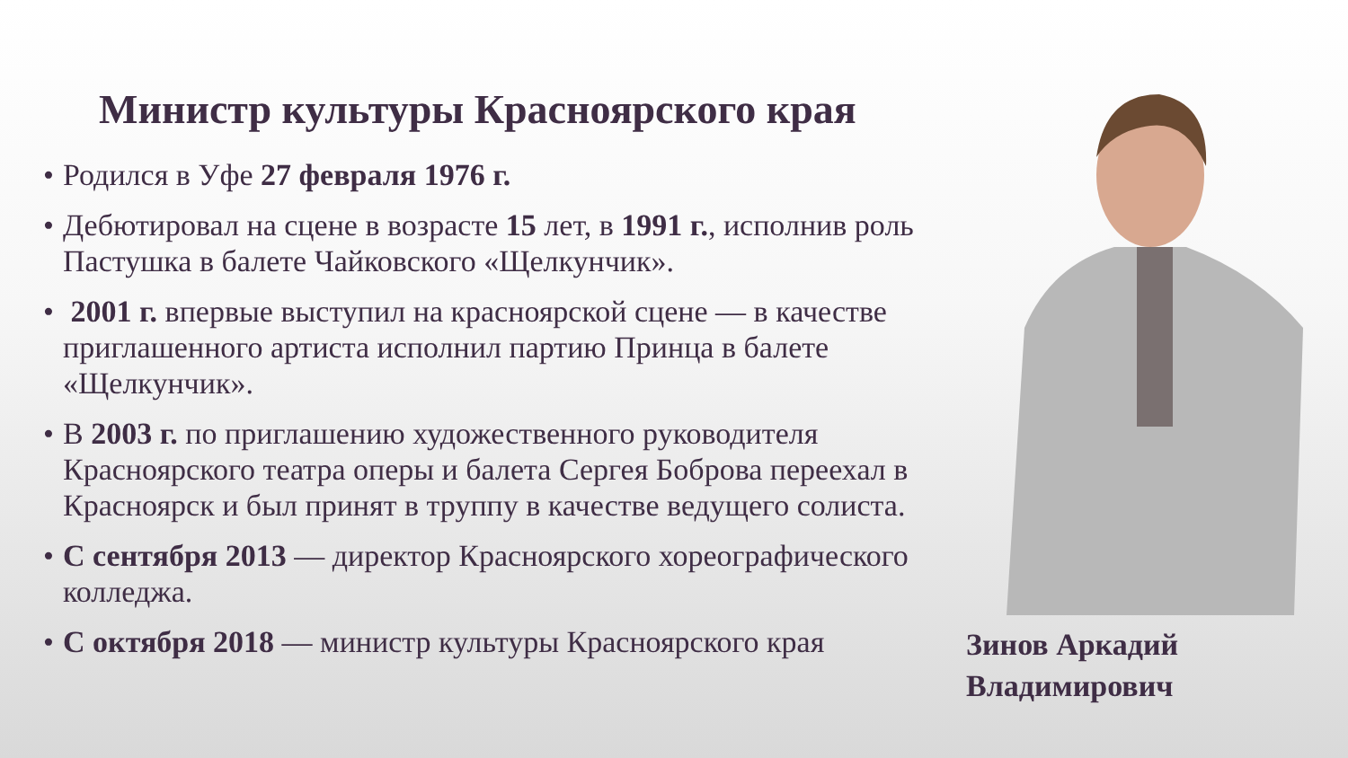Министр культуры Красноярского края
• Родился в Уфе 27 февраля 1976 г.
• Дебютировал на сцене в возрасте 15 лет, в 1991 г., исполнив роль Пастушка в балете Чайковского «Щелкунчик».
• 2001 г. впервые выступил на красноярской сцене — в качестве приглашенного артиста исполнил партию Принца в балете «Щелкунчик».
• В 2003 г. по приглашению художественного руководителя Красноярского театра оперы и балета Сергея Боброва переехал в Красноярск и был принят в труппу в качестве ведущего солиста.
• С сентября 2013 — директор Красноярского хореографического колледжа.
• С октября 2018 — министр культуры Красноярского края
Зинов Аркадий
Владимирович